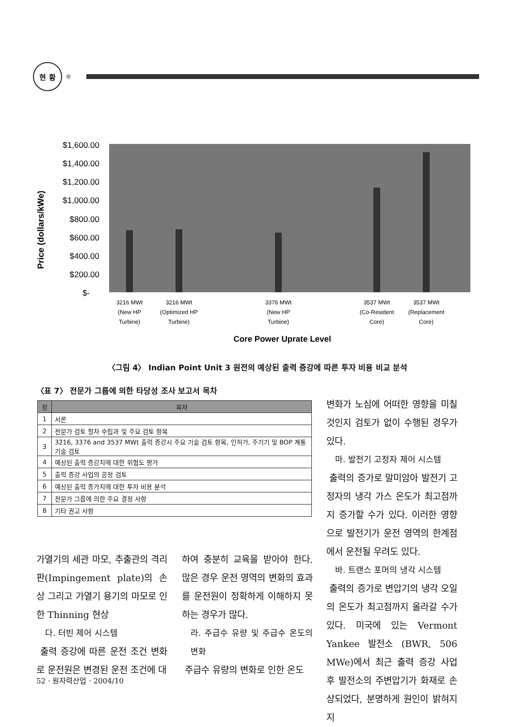현 황
⚛
Price (dollars/kWe)
$1,600.00
$1,400.00
$1,200.00
$1,000.00
$800.00
$600.00
$400.00
$200.00
$-
3216 MWt
(New HP
Turbine)
3216 MWt
(Optimized HP
Turbine)
3376 MWt
(New HP
Turbine)
3537 MWt
(Co-Resident
Core)
3537 MWt
(Replacement
Core)
Core Power Uprate Level
〈그림 4〉 Indian Point Unit 3 원전의 예상된 출력 증강에 따른 투자 비용 비교 분석
〈표 7〉 전문가 그룹에 의한 타당성 조사 보고서 목차
| 장 | 목차 |
| --- | --- |
| 1 | 서론 |
| 2 | 전문가 검토 절차 수립과 및 주요 검토 항목 |
| 3 | 3216, 3376 and 3537 MWt 출력 증강시 주요 기술 검토 항목, 인허가, 주기기 및 BOP 계통 기술 검토 |
| 4 | 예상된 출력 증강치에 대한 위험도 평가 |
| 5 | 출력 증강 사업의 공정 검토 |
| 6 | 예상된 출력 증가치에 대한 투자 비용 분석 |
| 7 | 전문가 그룹에 의한 주요 결정 사항 |
| 8 | 기타 권고 사항 |
가열기의 세관 마모, 추출관의 격리판(Impingement plate)의 손상 그리고 가열기 용기의 마모로 인한 Thinning 현상
다. 터빈 제어 시스템
출력 증강에 따른 운전 조건 변화로 운전원은 변경된 운전 조건에 대
하여 충분히 교육을 받아야 한다. 많은 경우 운전 영역의 변화의 효과를 운전원이 정확하게 이해하지 못하는 경우가 많다.
라. 주급수 유량 및 주급수 온도의 변화
주급수 유량의 변화로 인한 온도
변화가 노심에 어떠한 영향을 미칠 것인지 검토가 없이 수행된 경우가 있다.
마. 발전기 고정자 제어 시스템
출력의 증가로 말미암아 발전기 고정자의 냉각 가스 온도가 최고점까지 증가할 수가 있다. 이러한 영향으로 발전기가 운전 영역의 한계점에서 운전될 우려도 있다.
바. 트랜스 포머의 냉각 시스템
출력의 증가로 변압기의 냉각 오일의 온도가 최고점까지 올라갈 수가 있다. 미국에 있는 Vermont Yankee 발전소 (BWR, 506 MWe)에서 최근 출력 증강 사업 후 발전소의 주변압기가 화재로 손상되었다, 분명하게 원인이 밝혀지지
52 · 원자력산업 · 2004/10